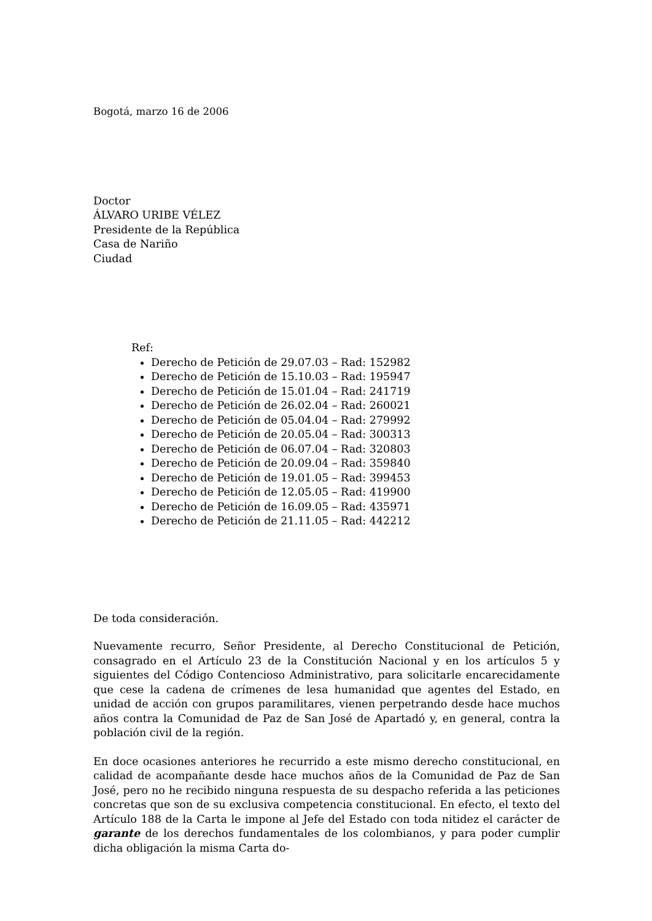Bogotá, marzo 16 de 2006
Doctor
ÁLVARO URIBE VÉLEZ
Presidente de la República
Casa de Nariño
Ciudad
Ref:
Derecho de Petición de 29.07.03 – Rad: 152982
Derecho de Petición de 15.10.03 – Rad: 195947
Derecho de Petición de 15.01.04 – Rad: 241719
Derecho de Petición de 26.02.04 – Rad: 260021
Derecho de Petición de 05.04.04 – Rad: 279992
Derecho de Petición de 20.05.04 – Rad: 300313
Derecho de Petición de 06.07.04 – Rad: 320803
Derecho de Petición de 20.09.04 – Rad: 359840
Derecho de Petición de 19.01.05 – Rad: 399453
Derecho de Petición de 12.05.05 – Rad: 419900
Derecho de Petición de 16.09.05 – Rad: 435971
Derecho de Petición de 21.11.05 – Rad: 442212
De toda consideración.
Nuevamente recurro, Señor Presidente, al Derecho Constitucional de Petición, consagrado en el Artículo 23 de la Constitución Nacional y en los artículos 5 y siguientes del Código Contencioso Administrativo, para solicitarle encarecidamente que cese la cadena de crímenes de lesa humanidad que agentes del Estado, en unidad de acción con grupos paramilitares, vienen perpetrando desde hace muchos años contra la Comunidad de Paz de San José de Apartadó y, en general, contra la población civil de la región.
En doce ocasiones anteriores he recurrido a este mismo derecho constitucional, en calidad de acompañante desde hace muchos años de la Comunidad de Paz de San José, pero no he recibido ninguna respuesta de su despacho referida a las peticiones concretas que son de su exclusiva competencia constitucional. En efecto, el texto del Artículo 188 de la Carta le impone al Jefe del Estado con toda nitidez el carácter de garante de los derechos fundamentales de los colombianos, y para poder cumplir dicha obligación la misma Carta do-